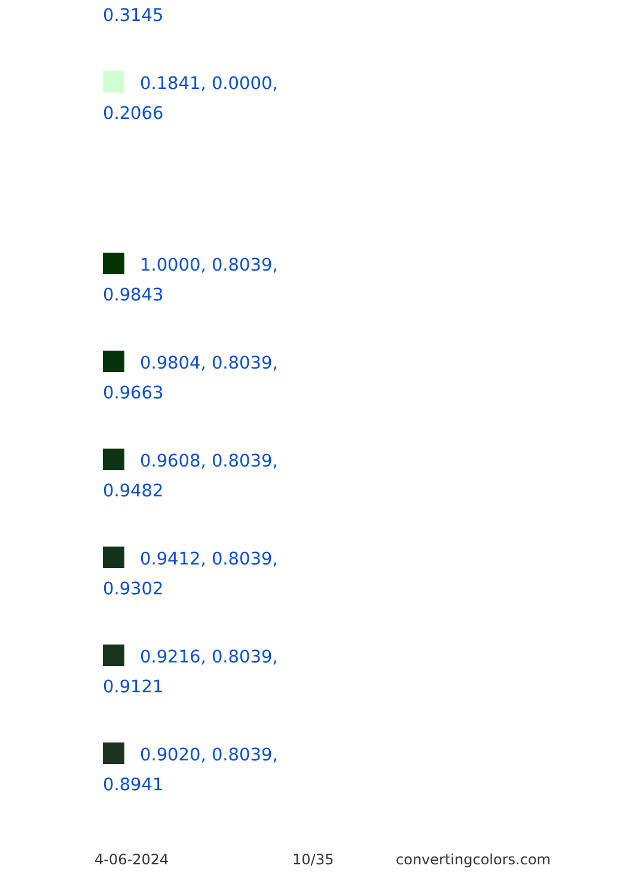0.3145
0.1841, 0.0000, 0.2066
1.0000, 0.8039, 0.9843
0.9804, 0.8039, 0.9663
0.9608, 0.8039, 0.9482
0.9412, 0.8039, 0.9302
0.9216, 0.8039, 0.9121
0.9020, 0.8039, 0.8941
4-06-2024 10/35 convertingcolors.com